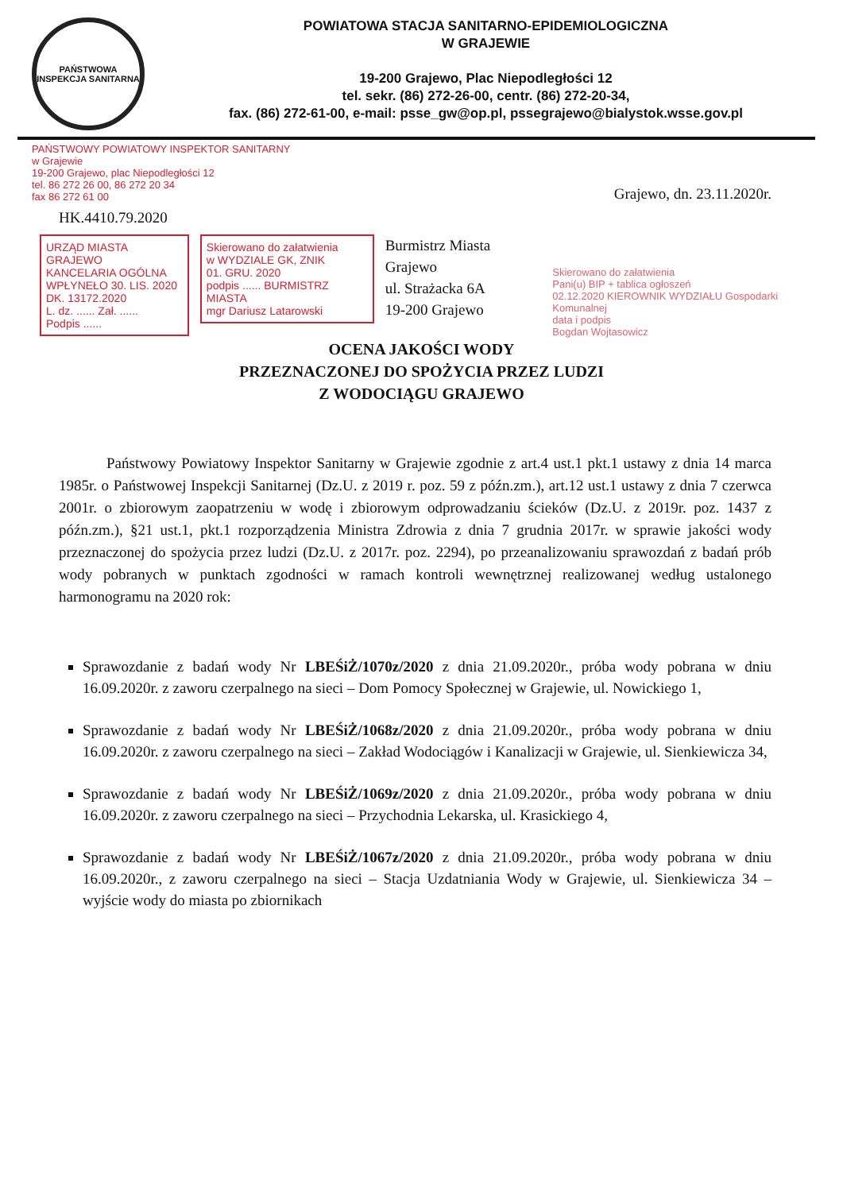PAŃSTWOWA
INSPEKCJA SANITARNA
POWIATOWA STACJA SANITARNO-EPIDEMIOLOGICZNA
W GRAJEWIE
19-200 Grajewo, Plac Niepodległości 12
tel. sekr. (86) 272-26-00, centr. (86) 272-20-34,
fax. (86) 272-61-00, e-mail: psse_gw@op.pl, pssegrajewo@bialystok.wsse.gov.pl
PAŃSTWOWY POWIATOWY INSPEKTOR SANITARNY
w Grajewie
19-200 Grajewo, plac Niepodległości 12
tel. 86 272 26 00, 86 272 20 34
fax 86 272 61 00
Grajewo, dn. 23.11.2020r.
HK.4410.79.2020
URZĄD MIASTA GRAJEWO
KANCELARIA OGÓLNA
WPŁYNEŁO 30. LIS. 2020
DK. 13172.2020
L. dz. ...... Zał. ......
Podpis ......
Skierowano do załatwienia
w WYDZIALE GK, ZNIK
01. GRU. 2020
podpis ...... BURMISTRZ MIASTA
mgr Dariusz Latarowski
Burmistrz Miasta Grajewo
ul. Strażacka 6A
19-200 Grajewo
Skierowano do załatwienia
Pani(u) BIP + tablica ogłoszeń
02.12.2020 KIEROWNIK WYDZIAŁU Gospodarki Komunalnej
data i podpis
Bogdan Wojtasowicz
OCENA JAKOŚCI WODY
PRZEZNACZONEJ DO SPOŻYCIA PRZEZ LUDZI
Z WODOCIĄGU GRAJEWO
Państwowy Powiatowy Inspektor Sanitarny w Grajewie zgodnie z art.4 ust.1 pkt.1 ustawy z dnia 14 marca 1985r. o Państwowej Inspekcji Sanitarnej (Dz.U. z 2019 r. poz. 59 z późn.zm.), art.12 ust.1 ustawy z dnia 7 czerwca 2001r. o zbiorowym zaopatrzeniu w wodę i zbiorowym odprowadzaniu ścieków (Dz.U. z 2019r. poz. 1437 z późn.zm.), §21 ust.1, pkt.1 rozporządzenia Ministra Zdrowia z dnia 7 grudnia 2017r. w sprawie jakości wody przeznaczonej do spożycia przez ludzi (Dz.U. z 2017r. poz. 2294), po przeanalizowaniu sprawozdań z badań prób wody pobranych w punktach zgodności w ramach kontroli wewnętrznej realizowanej według ustalonego harmonogramu na 2020 rok:
Sprawozdanie z badań wody Nr LBEŚiŻ/1070z/2020 z dnia 21.09.2020r., próba wody pobrana w dniu 16.09.2020r. z zaworu czerpalnego na sieci – Dom Pomocy Społecznej w Grajewie, ul. Nowickiego 1,
Sprawozdanie z badań wody Nr LBEŚiŻ/1068z/2020 z dnia 21.09.2020r., próba wody pobrana w dniu 16.09.2020r. z zaworu czerpalnego na sieci – Zakład Wodociągów i Kanalizacji w Grajewie, ul. Sienkiewicza 34,
Sprawozdanie z badań wody Nr LBEŚiŻ/1069z/2020 z dnia 21.09.2020r., próba wody pobrana w dniu 16.09.2020r. z zaworu czerpalnego na sieci – Przychodnia Lekarska, ul. Krasickiego 4,
Sprawozdanie z badań wody Nr LBEŚiŻ/1067z/2020 z dnia 21.09.2020r., próba wody pobrana w dniu 16.09.2020r., z zaworu czerpalnego na sieci – Stacja Uzdatniania Wody w Grajewie, ul. Sienkiewicza 34 – wyjście wody do miasta po zbiornikach